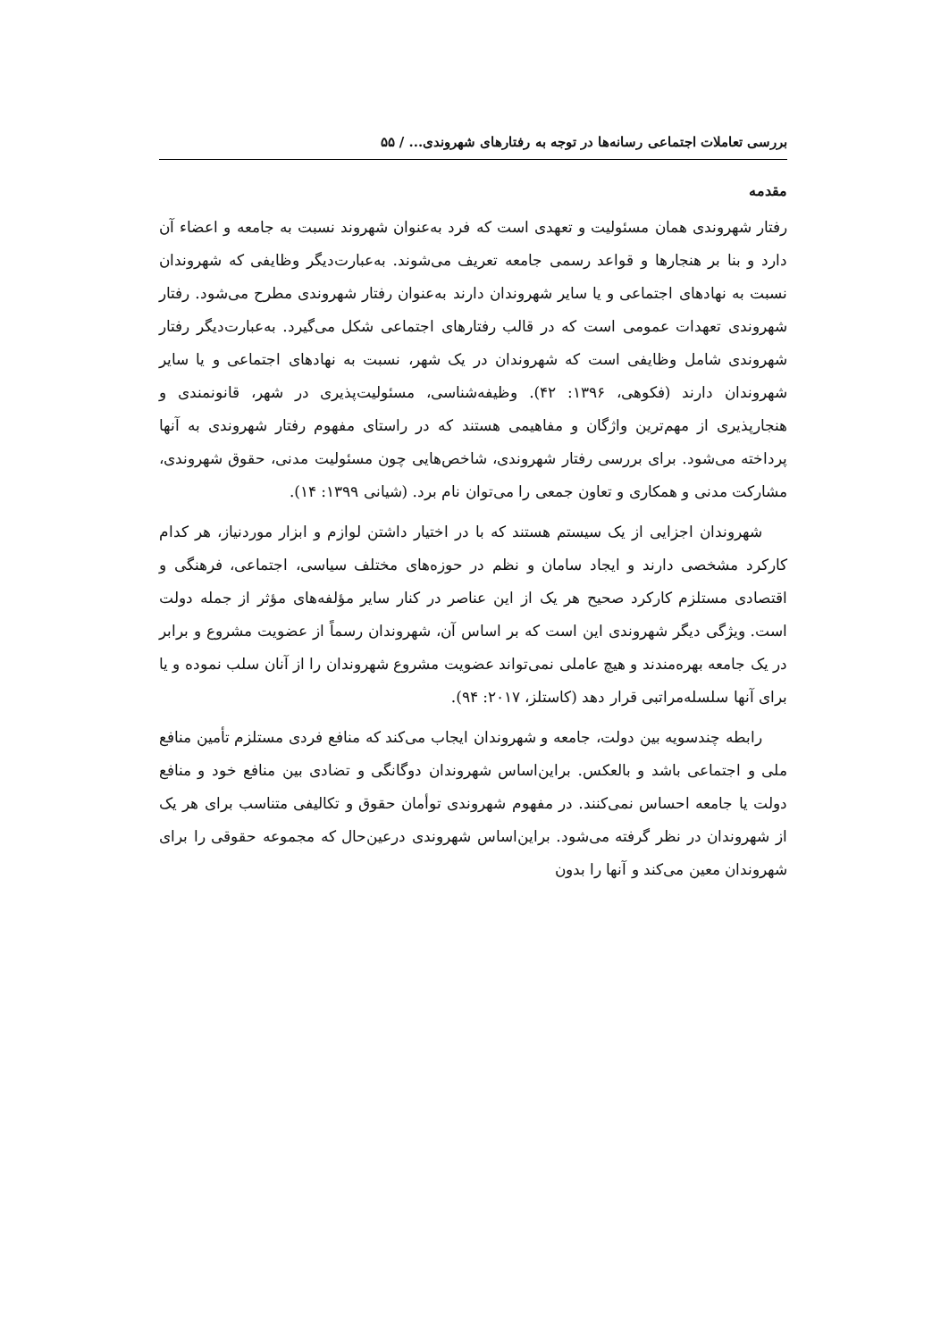بررسی تعاملات اجتماعی رسانه‌ها در توجه به رفتارهای شهروندی... / ۵۵
مقدمه
رفتار شهروندی همان مسئولیت و تعهدی است که فرد به‌عنوان شهروند نسبت به جامعه و اعضاء آن دارد و بنا بر هنجارها و قواعد رسمی جامعه تعریف می‌شوند. به‌عبارت‌دیگر وظایفی که شهروندان نسبت به نهادهای اجتماعی و یا سایر شهروندان دارند به‌عنوان رفتار شهروندی مطرح می‌شود. رفتار شهروندی تعهدات عمومی است که در قالب رفتارهای اجتماعی شکل می‌گیرد. به‌عبارت‌دیگر رفتار شهروندی شامل وظایفی است که شهروندان در یک شهر، نسبت به نهادهای اجتماعی و یا سایر شهروندان دارند (فکوهی، ۱۳۹۶: ۴۲). وظیفه‌شناسی، مسئولیت‌پذیری در شهر، قانونمندی و هنجارپذیری از مهم‌ترین واژگان و مفاهیمی هستند که در راستای مفهوم رفتار شهروندی به آنها پرداخته می‌شود. برای بررسی رفتار شهروندی، شاخص‌هایی چون مسئولیت مدنی، حقوق شهروندی، مشارکت مدنی و همکاری و تعاون جمعی را می‌توان نام برد. (شیانی ۱۳۹۹: ۱۴).
شهروندان اجزایی از یک سیستم هستند که با در اختیار داشتن لوازم و ابزار موردنیاز، هر کدام کارکرد مشخصی دارند و ایجاد سامان و نظم در حوزه‌های مختلف سیاسی، اجتماعی، فرهنگی و اقتصادی مستلزم کارکرد صحیح هر یک از این عناصر در کنار سایر مؤلفه‌های مؤثر از جمله دولت است. ویژگی دیگر شهروندی این است که بر اساس آن، شهروندان رسماً از عضویت مشروع و برابر در یک جامعه بهره‌مندند و هیچ عاملی نمی‌تواند عضویت مشروع شهروندان را از آنان سلب نموده و یا برای آنها سلسله‌مراتبی قرار دهد (کاستلز، ۲۰۱۷: ۹۴).
رابطه چندسویه بین دولت، جامعه و شهروندان ایجاب می‌کند که منافع فردی مستلزم تأمین منافع ملی و اجتماعی باشد و بالعکس. براین‌اساس شهروندان دوگانگی و تضادی بین منافع خود و منافع دولت یا جامعه احساس نمی‌کنند. در مفهوم شهروندی توأمان حقوق و تکالیفی متناسب برای هر یک از شهروندان در نظر گرفته می‌شود. براین‌اساس شهروندی درعین‌حال که مجموعه حقوقی را برای شهروندان معین می‌کند و آنها را بدون